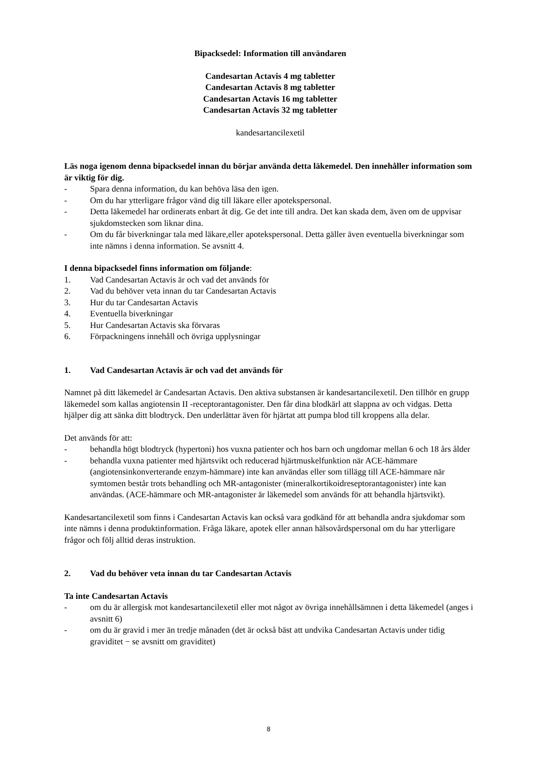Bipacksedel: Information till användaren
Candesartan Actavis 4 mg tabletter
Candesartan Actavis 8 mg tabletter
Candesartan Actavis 16 mg tabletter
Candesartan Actavis 32 mg tabletter
kandesartancilexetil
Läs noga igenom denna bipacksedel innan du börjar använda detta läkemedel. Den innehåller information som är viktig för dig.
- Spara denna information, du kan behöva läsa den igen.
- Om du har ytterligare frågor vänd dig till läkare eller apotekspersonal.
- Detta läkemedel har ordinerats enbart åt dig. Ge det inte till andra. Det kan skada dem, även om de uppvisar sjukdomstecken som liknar dina.
- Om du får biverkningar tala med läkare,eller apotekspersonal. Detta gäller även eventuella biverkningar som inte nämns i denna information. Se avsnitt 4.
I denna bipacksedel finns information om följande:
1. Vad Candesartan Actavis är och vad det används för
2. Vad du behöver veta innan du tar Candesartan Actavis
3. Hur du tar Candesartan Actavis
4. Eventuella biverkningar
5. Hur Candesartan Actavis ska förvaras
6. Förpackningens innehåll och övriga upplysningar
1. Vad Candesartan Actavis är och vad det används för
Namnet på ditt läkemedel är Candesartan Actavis. Den aktiva substansen är kandesartancilexetil. Den tillhör en grupp läkemedel som kallas angiotensin II -receptorantagonister. Den får dina blodkärl att slappna av och vidgas. Detta hjälper dig att sänka ditt blodtryck. Den underlättar även för hjärtat att pumpa blod till kroppens alla delar.
Det används för att:
- behandla högt blodtryck (hypertoni) hos vuxna patienter och hos barn och ungdomar mellan 6 och 18 års ålder
- behandla vuxna patienter med hjärtsvikt och reducerad hjärtmuskelfunktion när ACE-hämmare (angiotensinkonverterande enzym-hämmare) inte kan användas eller som tillägg till ACE-hämmare när symtomen består trots behandling och MR-antagonister (mineralkortikoidreseptorantagonister) inte kan användas. (ACE-hämmare och MR-antagonister är läkemedel som används för att behandla hjärtsvikt).
Kandesartancilexetil som finns i Candesartan Actavis kan också vara godkänd för att behandla andra sjukdomar som inte nämns i denna produktinformation. Fråga läkare, apotek eller annan hälsovårdspersonal om du har ytterligare frågor och följ alltid deras instruktion.
2. Vad du behöver veta innan du tar Candesartan Actavis
Ta inte Candesartan Actavis
- om du är allergisk mot kandesartancilexetil eller mot något av övriga innehållsämnen i detta läkemedel (anges i avsnitt 6)
- om du är gravid i mer än tredje månaden (det är också bäst att undvika Candesartan Actavis under tidig graviditet − se avsnitt om graviditet)
8